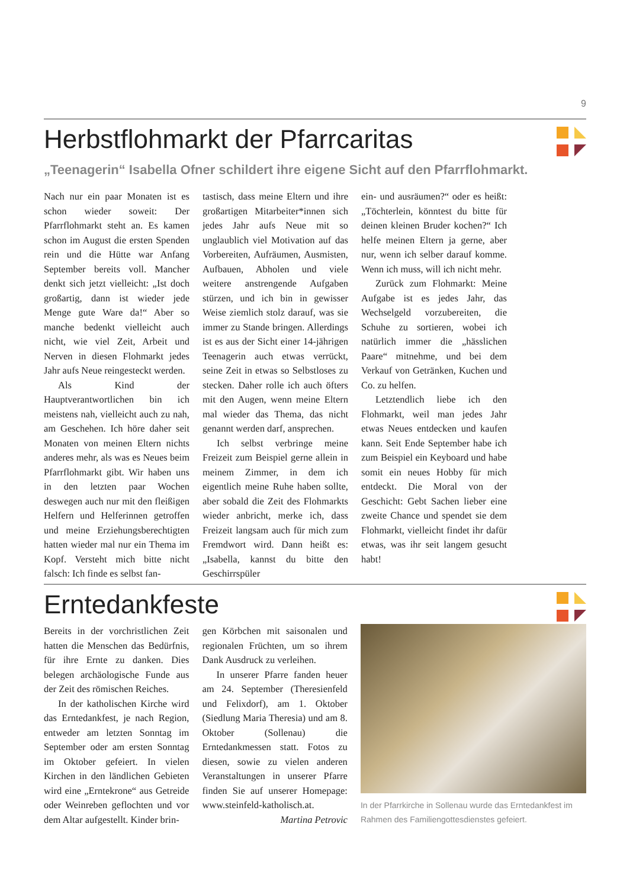9
Herbstflohmarkt der Pfarrcaritas
„Teenagerin“ Isabella Ofner schildert ihre eigene Sicht auf den Pfarrflohmarkt.
Nach nur ein paar Monaten ist es schon wieder soweit: Der Pfarrflohmarkt steht an. Es kamen schon im August die ersten Spenden rein und die Hütte war Anfang September bereits voll. Mancher denkt sich jetzt vielleicht: „Ist doch großartig, dann ist wieder jede Menge gute Ware da!“ Aber so manche bedenkt vielleicht auch nicht, wie viel Zeit, Arbeit und Nerven in diesen Flohmarkt jedes Jahr aufs Neue reingesteckt werden.
Als Kind der Hauptverantwortlichen bin ich meistens nah, vielleicht auch zu nah, am Geschehen. Ich höre daher seit Monaten von meinen Eltern nichts anderes mehr, als was es Neues beim Pfarrflohmarkt gibt. Wir haben uns in den letzten paar Wochen deswegen auch nur mit den fleißigen Helfern und Helferinnen getroffen und meine Erziehungsberechtigten hatten wieder mal nur ein Thema im Kopf. Versteht mich bitte nicht falsch: Ich finde es selbst fan-
tastisch, dass meine Eltern und ihre großartigen Mitarbeiter*innen sich jedes Jahr aufs Neue mit so unglaublich viel Motivation auf das Vorbereiten, Aufräumen, Ausmisten, Aufbauen, Abholen und viele weitere anstrengende Aufgaben stürzen, und ich bin in gewisser Weise ziemlich stolz darauf, was sie immer zu Stande bringen. Allerdings ist es aus der Sicht einer 14-jährigen Teenagerin auch etwas verrückt, seine Zeit in etwas so Selbstloses zu stecken. Daher rolle ich auch öfters mit den Augen, wenn meine Eltern mal wieder das Thema, das nicht genannt werden darf, ansprechen.
Ich selbst verbringe meine Freizeit zum Beispiel gerne allein in meinem Zimmer, in dem ich eigentlich meine Ruhe haben sollte, aber sobald die Zeit des Flohmarkts wieder anbricht, merke ich, dass Freizeit langsam auch für mich zum Fremdwort wird. Dann heißt es: „Isabella, kannst du bitte den Geschirrspüler
ein- und ausräumen?“ oder es heißt: „Töchterlein, könntest du bitte für deinen kleinen Bruder kochen?“ Ich helfe meinen Eltern ja gerne, aber nur, wenn ich selber darauf komme. Wenn ich muss, will ich nicht mehr.
Zurück zum Flohmarkt: Meine Aufgabe ist es jedes Jahr, das Wechselgeld vorzubereiten, die Schuhe zu sortieren, wobei ich natürlich immer die „hässlichen Paare“ mitnehme, und bei dem Verkauf von Getränken, Kuchen und Co. zu helfen.
Letztendlich liebe ich den Flohmarkt, weil man jedes Jahr etwas Neues entdecken und kaufen kann. Seit Ende September habe ich zum Beispiel ein Keyboard und habe somit ein neues Hobby für mich entdeckt. Die Moral von der Geschicht: Gebt Sachen lieber eine zweite Chance und spendet sie dem Flohmarkt, vielleicht findet ihr dafür etwas, was ihr seit langem gesucht habt!
Erntedankfeste
Bereits in der vorchristlichen Zeit hatten die Menschen das Bedürfnis, für ihre Ernte zu danken. Dies belegen archäologische Funde aus der Zeit des römischen Reiches.
In der katholischen Kirche wird das Erntedankfest, je nach Region, entweder am letzten Sonntag im September oder am ersten Sonntag im Oktober gefeiert. In vielen Kirchen in den ländlichen Gebieten wird eine „Erntekrone“ aus Getreide oder Weinreben geflochten und vor dem Altar aufgestellt. Kinder brin-
gen Körbchen mit saisonalen und regionalen Früchten, um so ihrem Dank Ausdruck zu verleihen.
In unserer Pfarre fanden heuer am 24. September (Theresienfeld und Felixdorf), am 1. Oktober (Siedlung Maria Theresia) und am 8. Oktober (Sollenau) die Erntedankmessen statt. Fotos zu diesen, sowie zu vielen anderen Veranstaltungen in unserer Pfarre finden Sie auf unserer Homepage: www.steinfeld-katholisch.at.
Martina Petrovic
In der Pfarrkirche in Sollenau wurde das Erntedankfest im Rahmen des Familiengottesdienstes gefeiert.